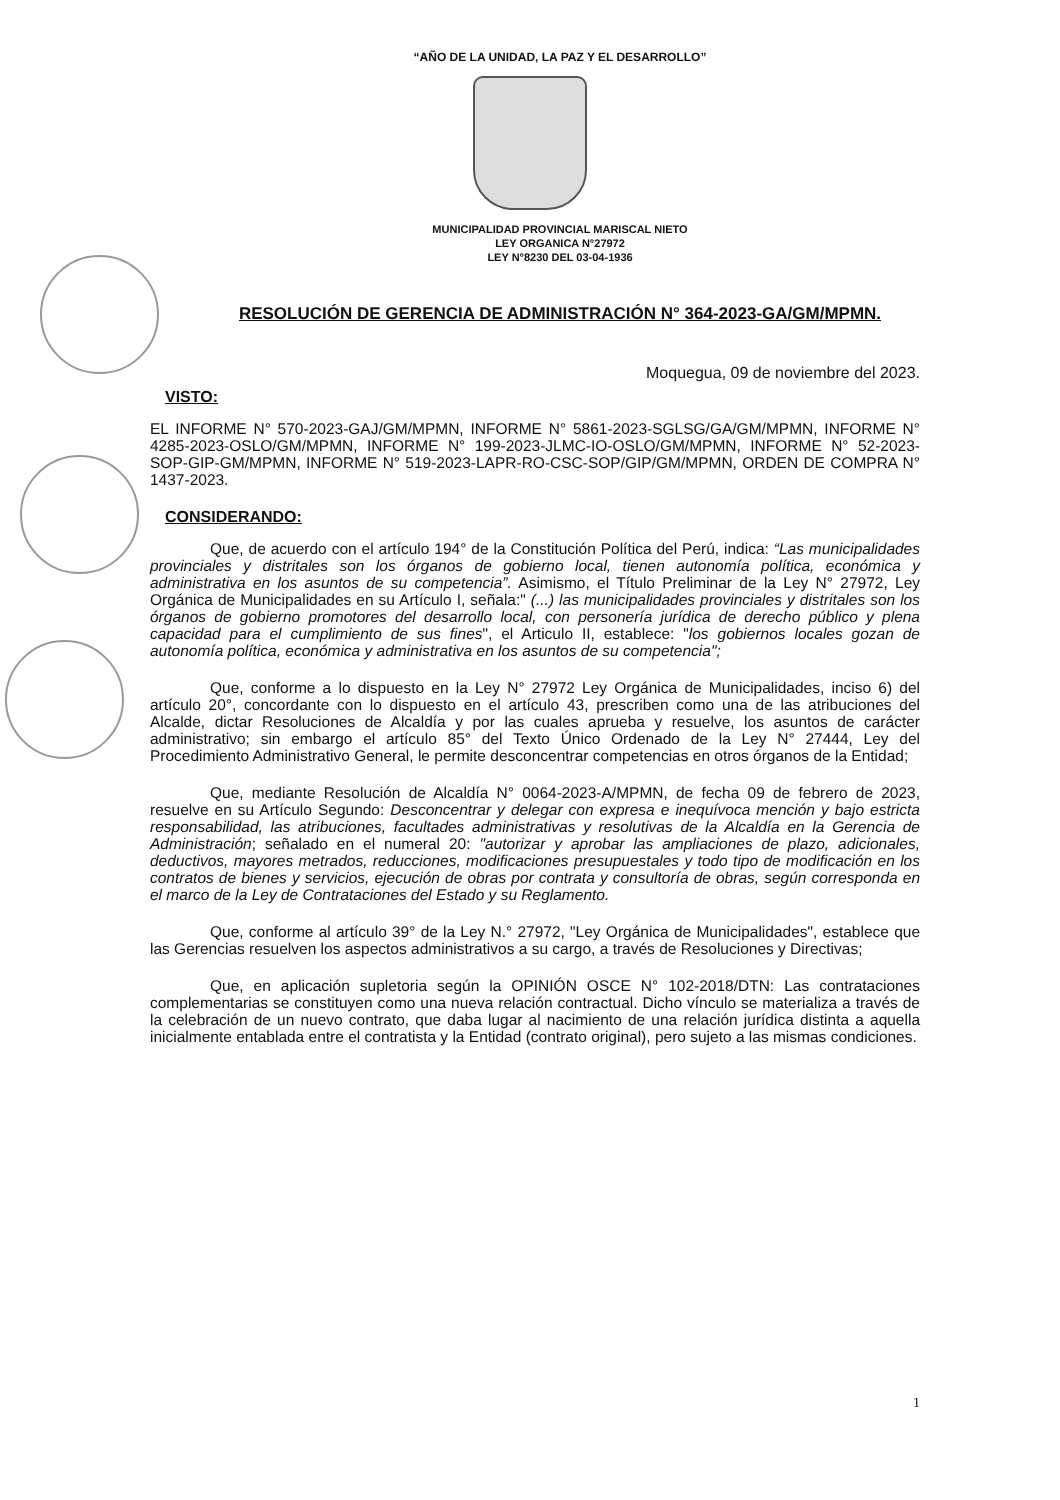“AÑO DE LA UNIDAD, LA PAZ Y EL DESARROLLO”
MUNICIPALIDAD PROVINCIAL MARISCAL NIETO
LEY ORGANICA N°27972
LEY N°8230 DEL 03-04-1936
RESOLUCIÓN DE GERENCIA DE ADMINISTRACIÓN N° 364-2023-GA/GM/MPMN.
Moquegua, 09 de noviembre del 2023.
VISTO:
EL INFORME N° 570-2023-GAJ/GM/MPMN, INFORME N° 5861-2023-SGLSG/GA/GM/MPMN, INFORME N° 4285-2023-OSLO/GM/MPMN, INFORME N° 199-2023-JLMC-IO-OSLO/GM/MPMN, INFORME N° 52-2023-SOP-GIP-GM/MPMN, INFORME N° 519-2023-LAPR-RO-CSC-SOP/GIP/GM/MPMN, ORDEN DE COMPRA N° 1437-2023.
CONSIDERANDO:
Que, de acuerdo con el artículo 194° de la Constitución Política del Perú, indica: “Las municipalidades provinciales y distritales son los órganos de gobierno local, tienen autonomía política, económica y administrativa en los asuntos de su competencia”. Asimismo, el Título Preliminar de la Ley N° 27972, Ley Orgánica de Municipalidades en su Artículo I, señala:" (...) las municipalidades provinciales y distritales son los órganos de gobierno promotores del desarrollo local, con personería jurídica de derecho público y plena capacidad para el cumplimiento de sus fines", el Articulo II, establece: "los gobiernos locales gozan de autonomía política, económica y administrativa en los asuntos de su competencia";
Que, conforme a lo dispuesto en la Ley N° 27972 Ley Orgánica de Municipalidades, inciso 6) del artículo 20°, concordante con lo dispuesto en el artículo 43, prescriben como una de las atribuciones del Alcalde, dictar Resoluciones de Alcaldía y por las cuales aprueba y resuelve, los asuntos de carácter administrativo; sin embargo el artículo 85° del Texto Único Ordenado de la Ley N° 27444, Ley del Procedimiento Administrativo General, le permite desconcentrar competencias en otros órganos de la Entidad;
Que, mediante Resolución de Alcaldía N° 0064-2023-A/MPMN, de fecha 09 de febrero de 2023, resuelve en su Artículo Segundo: Desconcentrar y delegar con expresa e inequívoca mención y bajo estricta responsabilidad, las atribuciones, facultades administrativas y resolutivas de la Alcaldía en la Gerencia de Administración; señalado en el numeral 20: "autorizar y aprobar las ampliaciones de plazo, adicionales, deductivos, mayores metrados, reducciones, modificaciones presupuestales y todo tipo de modificación en los contratos de bienes y servicios, ejecución de obras por contrata y consultoría de obras, según corresponda en el marco de la Ley de Contrataciones del Estado y su Reglamento.
Que, conforme al artículo 39° de la Ley N.° 27972, "Ley Orgánica de Municipalidades", establece que las Gerencias resuelven los aspectos administrativos a su cargo, a través de Resoluciones y Directivas;
Que, en aplicación supletoria según la OPINIÓN OSCE N° 102-2018/DTN: Las contrataciones complementarias se constituyen como una nueva relación contractual. Dicho vínculo se materializa a través de la celebración de un nuevo contrato, que daba lugar al nacimiento de una relación jurídica distinta a aquella inicialmente entablada entre el contratista y la Entidad (contrato original), pero sujeto a las mismas condiciones.
1